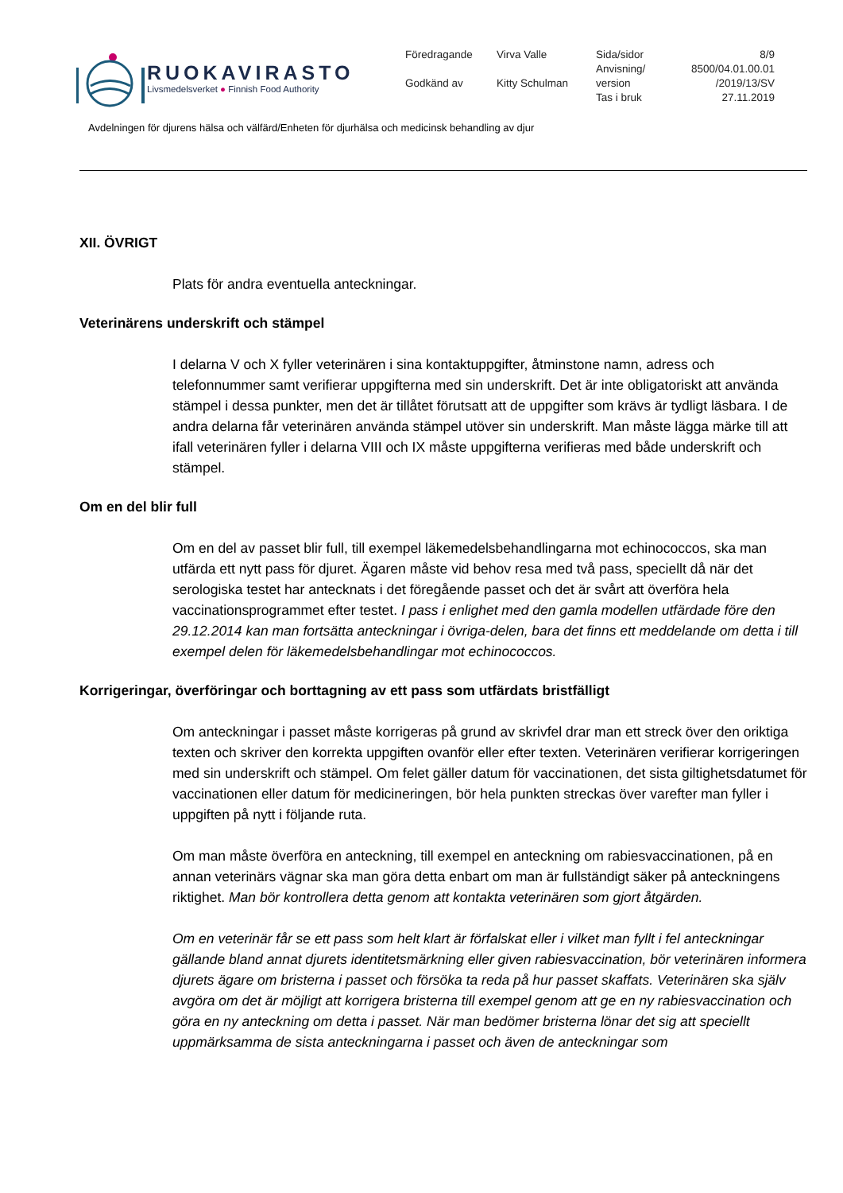RUOKAVIRASTO
Livsmedelsverket ● Finnish Food Authority
| Föredragande | Virva Valle | Sida/sidor | 8/9 |
| | | Anvisning/ | 8500/04.01.00.01 |
| Godkänd av | Kitty Schulman | version | /2019/13/SV |
| | | Tas i bruk | 27.11.2019 |
Avdelningen för djurens hälsa och välfärd/Enheten för djurhälsa och medicinsk behandling av djur
XII. ÖVRIGT
Plats för andra eventuella anteckningar.
Veterinärens underskrift och stämpel
I delarna V och X fyller veterinären i sina kontaktuppgifter, åtminstone namn, adress och telefonnummer samt verifierar uppgifterna med sin underskrift. Det är inte obligatoriskt att använda stämpel i dessa punkter, men det är tillåtet förutsatt att de uppgifter som krävs är tydligt läsbara. I de andra delarna får veterinären använda stämpel utöver sin underskrift. Man måste lägga märke till att ifall veterinären fyller i delarna VIII och IX måste uppgifterna verifieras med både underskrift och stämpel.
Om en del blir full
Om en del av passet blir full, till exempel läkemedelsbehandlingarna mot echinococcos, ska man utfärda ett nytt pass för djuret. Ägaren måste vid behov resa med två pass, speciellt då när det serologiska testet har antecknats i det föregående passet och det är svårt att överföra hela vaccinationsprogrammet efter testet. I pass i enlighet med den gamla modellen utfärdade före den 29.12.2014 kan man fortsätta anteckningar i övriga-delen, bara det finns ett meddelande om detta i till exempel delen för läkemedelsbehandlingar mot echinococcos.
Korrigeringar, överföringar och borttagning av ett pass som utfärdats bristfälligt
Om anteckningar i passet måste korrigeras på grund av skrivfel drar man ett streck över den oriktiga texten och skriver den korrekta uppgiften ovanför eller efter texten. Veterinären verifierar korrigeringen med sin underskrift och stämpel. Om felet gäller datum för vaccinationen, det sista giltighetsdatumet för vaccinationen eller datum för medicineringen, bör hela punkten streckas över varefter man fyller i uppgiften på nytt i följande ruta.
Om man måste överföra en anteckning, till exempel en anteckning om rabiesvaccinationen, på en annan veterinärs vägnar ska man göra detta enbart om man är fullständigt säker på anteckningens riktighet. Man bör kontrollera detta genom att kontakta veterinären som gjort åtgärden.
Om en veterinär får se ett pass som helt klart är förfalskat eller i vilket man fyllt i fel anteckningar gällande bland annat djurets identitetsmärkning eller given rabiesvaccination, bör veterinären informera djurets ägare om bristerna i passet och försöka ta reda på hur passet skaffats. Veterinären ska själv avgöra om det är möjligt att korrigera bristerna till exempel genom att ge en ny rabiesvaccination och göra en ny anteckning om detta i passet. När man bedömer bristerna lönar det sig att speciellt uppmärksamma de sista anteckningarna i passet och även de anteckningar som